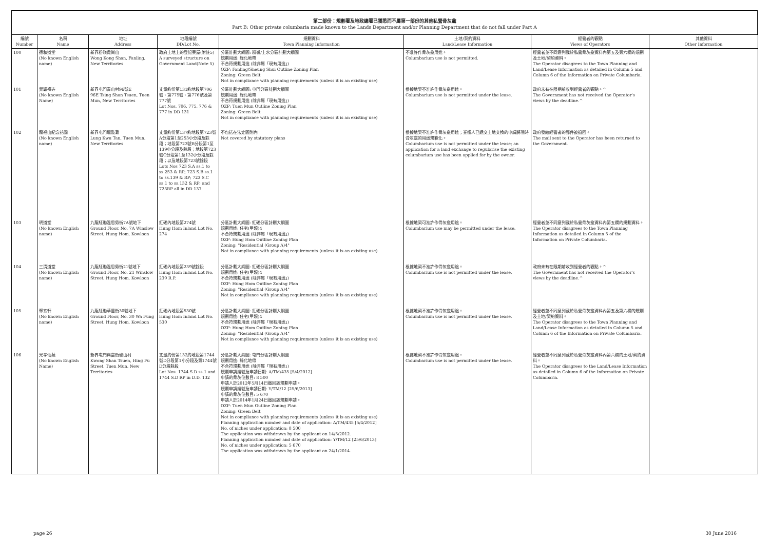第二部份：規劃署及地政總署已獲悉而不屬第一部份的其他私營骨灰龕
Part B: Other private columbaria made known to the Lands Department and/or Planning Department that do not fall under Part A
| 編號 Number | 名稱 Name | 地址 Address | 地段編號 DD/Lot No. | 規劃資料 Town Planning Information | 土地/契約資料 Land/Lease Information | 經營者的觀點 Views of Operators | 其他資料 Other Information |
| --- | --- | --- | --- | --- | --- | --- | --- |
| 100 | 德和道堂 (No known English name) | 新界粉嶺貴崗山 Wong Kong Shan, Fanling, New Territories | 政府土地上的登記寮屋(附註5) A surveyed structure on Government Land(Note 5) | 分區計劃大綱圖: 粉嶺/上水分區計劃大綱圖 規劃用途: 綠化地帶 不合符規劃用途 (除非屬「現有用途」) OZP: Fanling/Sheung Shui Outline Zoning Plan Zoning: Green Belt Not in compliance with planning requirements (unless it is an existing use) | 不准許作骨灰龕用途。 Columbarium use is not permitted. | 經營者並不同意列載於私營骨灰龕資料內第五及第六欄的規劃及土地/契約資料。 The Operator disagrees to the Town Planning and Land/Lease Information as detailed in Column 5 and Column 6 of the Information on Private Columbaria. | |
| 101 | 覺耀禪寺 (No known English Name) | 新界屯門青山村96號E 96E Tsing Shan Tsuen, Tuen Mun, New Territories | 丈量約份第131約地段第706號、第775號、第776號及第777號 Lot Nos. 706, 775, 776 & 777 in DD 131 | 分區計劃大綱圖: 屯門分區計劃大綱圖 規劃用途: 綠化地帶 不合符規劃用途 (除非屬「現有用途」) OZP: Tuen Mun Outline Zoning Plan Zoning: Green Belt Not in compliance with planning requirements (unless it is an existing use) | 根據地契不准許作骨灰龕用途。 Columbarium use is not permitted under the lease. | 政府未有在限期前收到經營者的觀點。^ The Government has not received the Operator's views by the deadline.^ | |
| 102 | 龍福山紀念花園 (No known English name) | 新界屯門龍鼓灘 Lung Kwu Tan, Tuen Mun, New Territories | 丈量約份第137約地段第723號A分段第1至253小分段及餘段；地段第723號B分段第1至139小分段及餘段；地段第723號C分段第1至132小分段及餘段；以及地段第723號餘段 Lots Nos 723 S.A ss.1 to ss.253 & RP; 723 S.B ss.1 to ss.139 & RP; 723 S.C ss.1 to ss.132 & RP; and 723RP all in DD 137 | 不包括在法定圖則內 Not covered by statutory plans | 根據地契不准許作骨灰龕用途；業權人已遞交土地交換的申請將現時骨灰龕的用途規範化。 Columbarium use is not permitted under the lease; an application for a land exchange to regularise the existing columbarium use has been applied for by the owner. | 政府發給經營者的郵件被退回。 The mail sent to the Operator has been returned to the Government. | |
| 103 | 明道堂 (No known English name) | 九龍紅磡溫思勞街7A號地下 Ground Floor, No. 7A Winslow Street, Hung Hom, Kowloon | 紅磡內地段第274號 Hung Hom Inland Lot No. 274 | 分區計劃大綱圖: 紅磡分區計劃大綱圖 規劃用途: 住宅(甲類)4 不合符規劃用途 (除非屬「現有用途」) OZP: Hung Hom Outline Zoning Plan Zoning: "Residential (Group A)4" Not in compliance with planning requirements (unless it is an existing use) | 根據地契可准許作骨灰龕用途。 Columbarium use may be permitted under the lease. | 經營者並不同意列載於私營骨灰龕資料內第五欄的規劃資料。 The Operator disagrees to the Town Planning Information as detailed in Column 5 of the Information on Private Columbaria. | |
| 104 | 三清道堂 (No known English name) | 九龍紅磡溫思勞街21號地下 Ground Floor, No. 21 Winslow Street, Hung Hom, Kowloon | 紅磡內地段第239號餘段 Hung Hom Inland Lot No. 239 R.P. | 分區計劃大綱圖: 紅磡分區計劃大綱圖 規劃用途: 住宅(甲類)4 不合符規劃用途 (除非屬「現有用途」) OZP: Hung Hom Outline Zoning Plan Zoning: "Residential (Group A)4" Not in compliance with planning requirements (unless it is an existing use) | 根據地契不准許作骨灰龕用途。 Columbarium use is not permitted under the lease. | 政府未有在限期前收到經營者的觀點。^ The Government has not received the Operator's views by the deadline.^ | |
| 105 | 聚玄軒 (No known English name) | 九龍紅磡華豐街30號地下 Ground Floor, No. 30 Wa Fung Street, Hung Hom, Kowloon | 紅磡內地段第530號 Hung Hom Inland Lot No. 530 | 分區計劃大綱圖: 紅磡分區計劃大綱圖 規劃用途: 住宅(甲類)4 不合符規劃用途 (除非屬「現有用途」) OZP: Hung Hom Outline Zoning Plan Zoning: "Residential (Group A)4" Not in compliance with planning requirements (unless it is an existing use) | 根據地契不准許作骨灰龕用途。 Columbarium use is not permitted under the lease. | 經營者並不同意列載於私營骨灰龕資料內第五及第六欄的規劃及土地/契約資料。 The Operator disagrees to the Town Planning and Land/Lease Information as detailed in Column 5 and Column 6 of the Information on Private Columbaria. | |
| 106 | 光孝仙苑 (No known English Name) | 新界屯門興富街礦山村 Kwong Shan Tsuen, Hing Fu Street, Tuen Mun, New Territories | 丈量約份第132約地段第1744號D分段第1小分段及第1744號D分段餘段 Lot Nos. 1744 S.D ss.1 and 1744 S.D RP in D.D. 132 | 分區計劃大綱圖: 屯門分區計劃大綱圖 規劃用途: 綠化地帶 不合符規劃用途 (除非屬「現有用途」) 規劃申請編號及申請日期: A/TM/435 [5/4/2012] 申請的骨灰位數目: 8 500 申請人於2012年5月14日撤回該規劃申請。 規劃申請編號及申請日期: Y/TM/12 [25/6/2013] 申請的骨灰位數目: 5 670 申請人於2014年1月24日撤回該規劃申請。 OZP: Tuen Mun Outline Zoning Plan Zoning: Green Belt Not in compliance with planning requirements (unless it is an existing use) Planning application number and date of application: A/TM/435 [5/4/2012] No. of niches under application: 8 500 The application was withdrawn by the applicant on 14/5/2012. Planning application number and date of application: Y/TM/12 [25/6/2013] No. of niches under application: 5 670 The application was withdrawn by the applicant on 24/1/2014. | 根據地契不准許作骨灰龕用途。 Columbarium use is not permitted under the lease. | 經營者並不同意列載於私營骨灰龕資料內第六欄的土地/契約資料。 The Operator disagrees to the Land/Lease Information as detailed in Column 6 of the Information on Private Columbaria. | |
page 26 30 June 2016